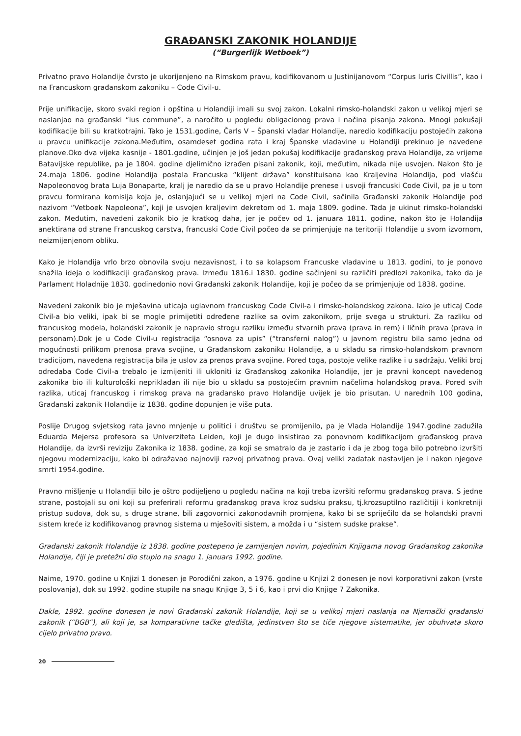GRAĐANSKI ZAKONIK HOLANDIJE
(“Burgerlijk Wetboek”)
Privatno pravo Holandije čvrsto je ukorijenjeno na Rimskom pravu, kodifikovanom u Justinijanovom “Corpus Iuris Civillis”, kao i na Francuskom građanskom zakoniku – Code Civil-u.
Prije unifikacije, skoro svaki region i opština u Holandiji imali su svoj zakon. Lokalni rimsko-holandski zakon u velikoj mjeri se naslanjao na građanski “ius commune”, a naročito u pogledu obligacionog prava i načina pisanja zakona. Mnogi pokušaji kodifikacije bili su kratkotrajni. Tako je 1531.godine, Čarls V – Španski vladar Holandije, naredio kodifikaciju postojećih zakona u pravcu unifikacije zakona.Međutim, osamdeset godina rata i kraj Španske vladavine u Holandiji prekinuo je navedene planove.Oko dva vijeka kasnije - 1801.godine, učinjen je još jedan pokušaj kodifikacije građanskog prava Holandije, za vrijeme Batavijske republike, pa je 1804. godine djelimično izrađen pisani zakonik, koji, međutim, nikada nije usvojen. Nakon što je 24.maja 1806. godine Holandija postala Francuska “klijent država” konstituisana kao Kraljevina Holandija, pod vlašću Napoleonovog brata Luja Bonaparte, kralj je naredio da se u pravo Holandije prenese i usvoji francuski Code Civil, pa je u tom pravcu formirana komisija koja je, oslanjajući se u velikoj mjeri na Code Civil, sačinila Građanski zakonik Holandije pod nazivom “Vetboek Napoleona”, koji je usvojen kraljevim dekretom od 1. maja 1809. godine. Tada je ukinut rimsko-holandski zakon. Međutim, navedeni zakonik bio je kratkog daha, jer je počev od 1. januara 1811. godine, nakon što je Holandija anektirana od strane Francuskog carstva, francuski Code Civil počeo da se primjenjuje na teritoriji Holandije u svom izvornom, neizmijenjenom obliku.
Kako je Holandija vrlo brzo obnovila svoju nezavisnost, i to sa kolapsom Francuske vladavine u 1813. godini, to je ponovo snažila ideja o kodifikaciji građanskog prava. Između 1816.i 1830. godine sačinjeni su različiti predlozi zakonika, tako da je Parlament Holadnije 1830. godinedonio novi Građanski zakonik Holandije, koji je počeo da se primjenjuje od 1838. godine.
Navedeni zakonik bio je mješavina uticaja uglavnom francuskog Code Civil-a i rimsko-holandskog zakona. Iako je uticaj Code Civil-a bio veliki, ipak bi se mogle primijetiti određene razlike sa ovim zakonikom, prije svega u strukturi. Za razliku od francuskog modela, holandski zakonik je napravio strogu razliku između stvarnih prava (prava in rem) i ličnih prava (prava in personam).Dok je u Code Civil-u registracija “osnova za upis” (“transferni nalog”) u javnom registru bila samo jedna od mogućnosti prilikom prenosa prava svojine, u Građanskom zakoniku Holandije, a u skladu sa rimsko-holandskom pravnom tradicijom, navedena registracija bila je uslov za prenos prava svojine. Pored toga, postoje velike razlike i u sadržaju. Veliki broj odredaba Code Civil-a trebalo je izmijeniti ili ukloniti iz Građanskog zakonika Holandije, jer je pravni koncept navedenog zakonika bio ili kulturološki neprikladan ili nije bio u skladu sa postojećim pravnim načelima holandskog prava. Pored svih razlika, uticaj francuskog i rimskog prava na građansko pravo Holandije uvijek je bio prisutan. U narednih 100 godina, Građanski zakonik Holandije iz 1838. godine dopunjen je više puta.
Poslije Drugog svjetskog rata javno mnjenje u politici i društvu se promijenilo, pa je Vlada Holandije 1947.godine zadužila Eduarda Mejersa profesora sa Univerziteta Leiden, koji je dugo insistirao za ponovnom kodifikacijom građanskog prava Holandije, da izvrši reviziju Zakonika iz 1838. godine, za koji se smatralo da je zastario i da je zbog toga bilo potrebno izvršiti njegovu modernizaciju, kako bi odražavao najnoviji razvoj privatnog prava. Ovaj veliki zadatak nastavljen je i nakon njegove smrti 1954.godine.
Pravno mišljenje u Holandiji bilo je oštro podijeljeno u pogledu načina na koji treba izvršiti reformu građanskog prava. S jedne strane, postojali su oni koji su preferirali reformu građanskog prava kroz sudsku praksu, tj.krozsuptilno različitiji i konkretniji pristup sudova, dok su, s druge strane, bili zagovornici zakonodavnih promjena, kako bi se spriječilo da se holandski pravni sistem kreće iz kodifikovanog pravnog sistema u mješoviti sistem, a možda i u “sistem sudske prakse”.
Građanski zakonik Holandije iz 1838. godine postepeno je zamijenjen novim, pojedinim Knjigama novog Građanskog zakonika Holandije, čiji je pretežni dio stupio na snagu 1. januara 1992. godine.
Naime, 1970. godine u Knjizi 1 donesen je Porodični zakon, a 1976. godine u Knjizi 2 donesen je novi korporativni zakon (vrste poslovanja), dok su 1992. godine stupile na snagu Knjige 3, 5 i 6, kao i prvi dio Knjige 7 Zakonika.
Dakle, 1992. godine donesen je novi Građanski zakonik Holandije, koji se u velikoj mjeri naslanja na Njemački građanski zakonik (“BGB”), ali koji je, sa komparativne tačke gledišta, jedinstven što se tiče njegove sistematike, jer obuhvata skoro cijelo privatno pravo.
20